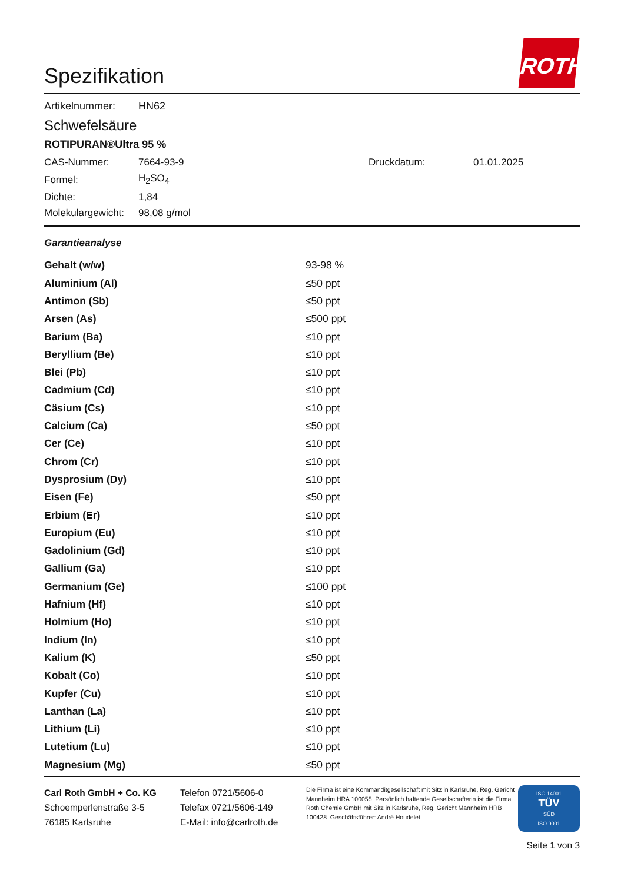ROTH
Spezifikation
| Artikelnummer: | HN62 |
Schwefelsäure
ROTIPURAN®Ultra 95 %
| CAS-Nummer: | 7664-93-9 | Druckdatum: | 01.01.2025 |
| Formel: | H<sub>2</sub>SO<sub>4</sub> | | |
| Dichte: | 1,84 | | |
| Molekulargewicht: | 98,08 g/mol | | |
Garantieanalyse
| Gehalt (w/w) | 93-98 % |
| Aluminium (Al) | ≤50 ppt |
| Antimon (Sb) | ≤50 ppt |
| Arsen (As) | ≤500 ppt |
| Barium (Ba) | ≤10 ppt |
| Beryllium (Be) | ≤10 ppt |
| Blei (Pb) | ≤10 ppt |
| Cadmium (Cd) | ≤10 ppt |
| Cäsium (Cs) | ≤10 ppt |
| Calcium (Ca) | ≤50 ppt |
| Cer (Ce) | ≤10 ppt |
| Chrom (Cr) | ≤10 ppt |
| Dysprosium (Dy) | ≤10 ppt |
| Eisen (Fe) | ≤50 ppt |
| Erbium (Er) | ≤10 ppt |
| Europium (Eu) | ≤10 ppt |
| Gadolinium (Gd) | ≤10 ppt |
| Gallium (Ga) | ≤10 ppt |
| Germanium (Ge) | ≤100 ppt |
| Hafnium (Hf) | ≤10 ppt |
| Holmium (Ho) | ≤10 ppt |
| Indium (In) | ≤10 ppt |
| Kalium (K) | ≤50 ppt |
| Kobalt (Co) | ≤10 ppt |
| Kupfer (Cu) | ≤10 ppt |
| Lanthan (La) | ≤10 ppt |
| Lithium (Li) | ≤10 ppt |
| Lutetium (Lu) | ≤10 ppt |
| Magnesium (Mg) | ≤50 ppt |
Carl Roth GmbH + Co. KG
Schoemperlenstraße 3-5
76185 Karlsruhe
Telefon 0721/5606-0
Telefax 0721/5606-149
E-Mail: info@carlroth.de
Die Firma ist eine Kommanditgesellschaft mit Sitz in Karlsruhe, Reg. Gericht Mannheim HRA 100055. Persönlich haftende Gesellschafterin ist die Firma Roth Chemie GmbH mit Sitz in Karlsruhe, Reg. Gericht Mannheim HRB 100428. Geschäftsführer: André Houdelet
ISO 14001
TÜV
SÜD
ISO 9001
Seite 1 von 3